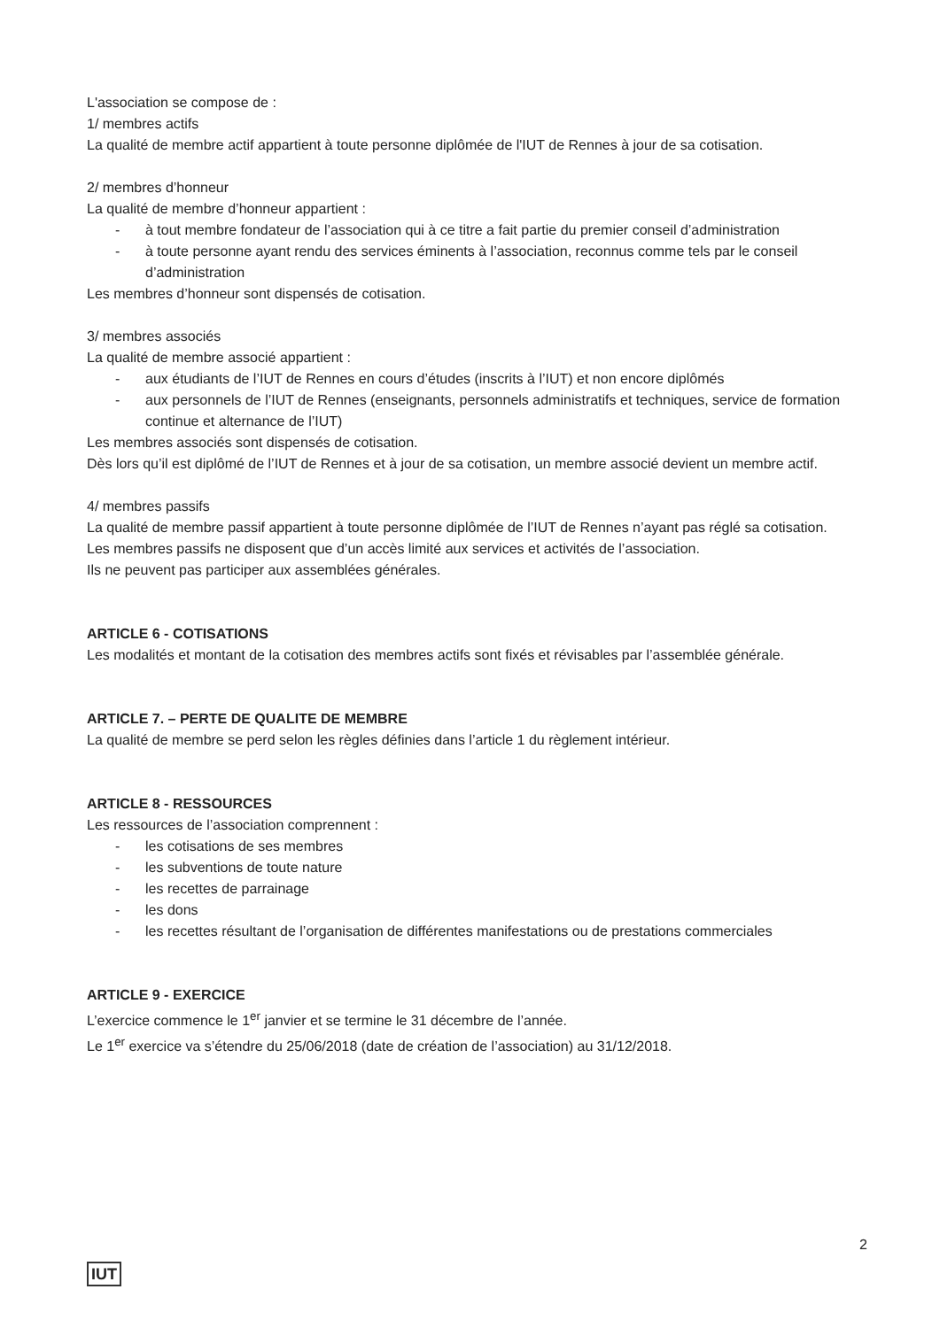L'association se compose de :
1/ membres actifs
La qualité de membre actif appartient à toute personne diplômée de l'IUT de Rennes à jour de sa cotisation.
2/ membres d’honneur
La qualité de membre d’honneur appartient :
- à tout membre fondateur de l’association qui à ce titre a fait partie du premier conseil d’administration
- à toute personne ayant rendu des services éminents à l’association, reconnus comme tels par le conseil d’administration
Les membres d’honneur sont dispensés de cotisation.
3/ membres associés
La qualité de membre associé appartient :
- aux étudiants de l’IUT de Rennes en cours d’études (inscrits à l’IUT) et non encore diplômés
- aux personnels de l’IUT de Rennes (enseignants, personnels administratifs et techniques, service de formation continue et alternance de l’IUT)
Les membres associés sont dispensés de cotisation.
Dès lors qu’il est diplômé de l’IUT de Rennes et à jour de sa cotisation, un membre associé devient un membre actif.
4/ membres passifs
La qualité de membre passif appartient à toute personne diplômée de l’IUT de Rennes n’ayant pas réglé sa cotisation.
Les membres passifs ne disposent que d’un accès limité aux services et activités de l’association.
Ils ne peuvent pas participer aux assemblées générales.
ARTICLE 6 - COTISATIONS
Les modalités et montant de la cotisation des membres actifs sont fixés et révisables par l’assemblée générale.
ARTICLE 7. – PERTE DE QUALITE DE MEMBRE
La qualité de membre se perd selon les règles définies dans l’article 1 du règlement intérieur.
ARTICLE 8 - RESSOURCES
Les ressources de l’association comprennent :
- les cotisations de ses membres
- les subventions de toute nature
- les recettes de parrainage
- les dons
- les recettes résultant de l’organisation de différentes manifestations ou de prestations commerciales
ARTICLE 9 - EXERCICE
L’exercice commence le 1<sup>er</sup> janvier et se termine le 31 décembre de l’année.
Le 1<sup>er</sup> exercice va s’étendre du 25/06/2018 (date de création de l’association) au 31/12/2018.
2
IUT